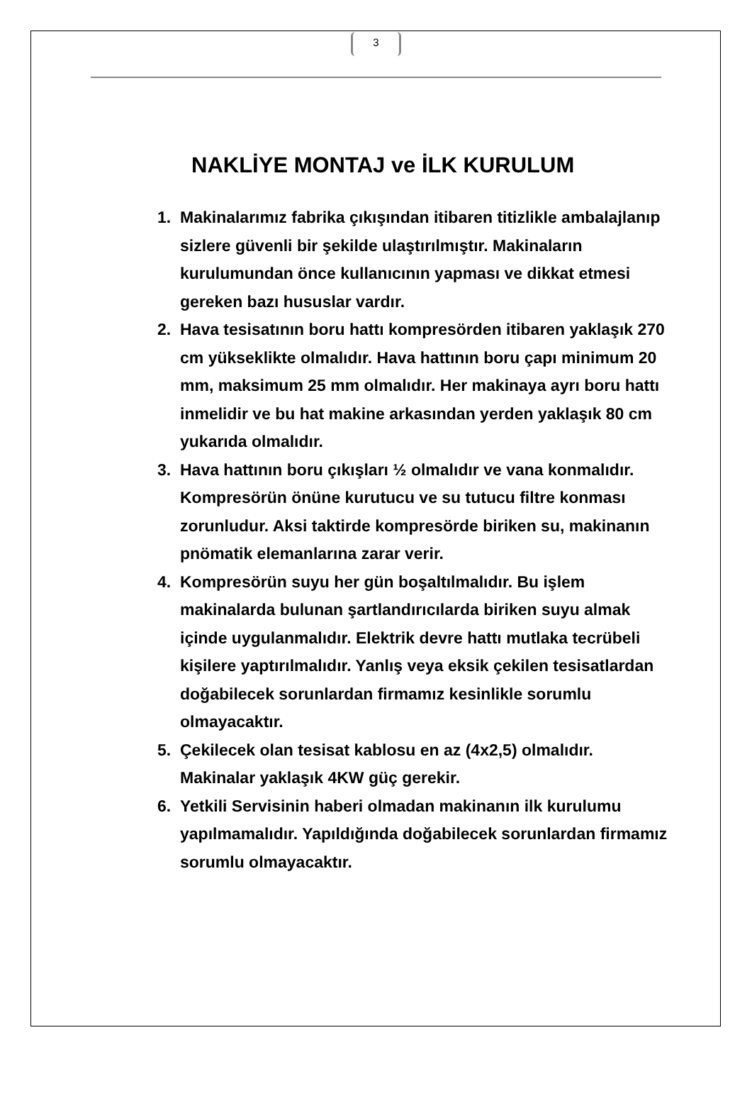3
NAKLİYE MONTAJ ve İLK KURULUM
1. Makinalarımız fabrika çıkışından itibaren titizlikle ambalajlanıp sizlere güvenli bir şekilde ulaştırılmıştır. Makinaların kurulumundan önce kullanıcının yapması ve dikkat etmesi gereken bazı hususlar vardır.
2. Hava tesisatının boru hattı kompresörden itibaren yaklaşık 270 cm yükseklikte olmalıdır. Hava hattının boru çapı minimum 20 mm, maksimum 25 mm olmalıdır. Her makinaya ayrı boru hattı inmelidir ve bu hat makine arkasından yerden yaklaşık 80 cm yukarıda olmalıdır.
3. Hava hattının boru çıkışları ½ olmalıdır ve vana konmalıdır. Kompresörün önüne kurutucu ve su tutucu filtre konması zorunludur. Aksi taktirde kompresörde biriken su, makinanın pnömatik elemanlarına zarar verir.
4. Kompresörün suyu her gün boşaltılmalıdır. Bu işlem makinalarda bulunan şartlandırıcılarda biriken suyu almak içinde uygulanmalıdır. Elektrik devre hattı mutlaka tecrübeli kişilere yaptırılmalıdır. Yanlış veya eksik çekilen tesisatlardan doğabilecek sorunlardan firmamız kesinlikle sorumlu olmayacaktır.
5. Çekilecek olan tesisat kablosu en az (4x2,5) olmalıdır. Makinalar yaklaşık 4KW güç gerekir.
6. Yetkili Servisinin haberi olmadan makinanın ilk kurulumu yapılmamalıdır. Yapıldığında doğabilecek sorunlardan firmamız sorumlu olmayacaktır.